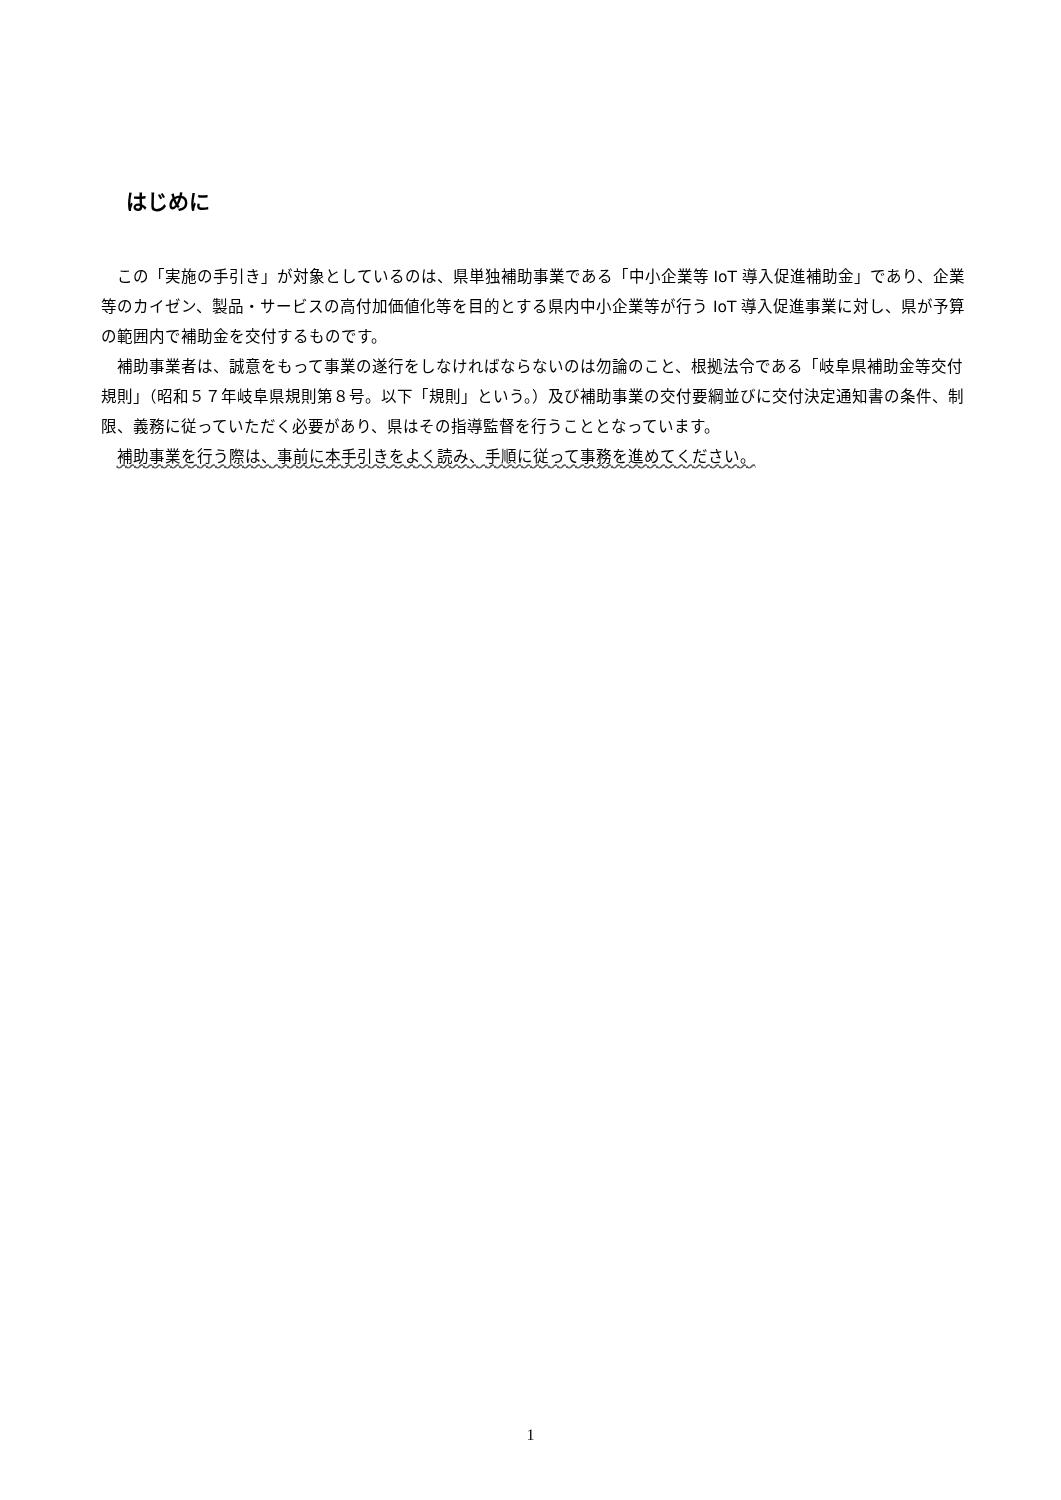はじめに
この「実施の手引き」が対象としているのは、県単独補助事業である「中小企業等 IoT 導入促進補助金」であり、企業等のカイゼン、製品・サービスの高付加価値化等を目的とする県内中小企業等が行う IoT 導入促進事業に対し、県が予算の範囲内で補助金を交付するものです。
補助事業者は、誠意をもって事業の遂行をしなければならないのは勿論のこと、根拠法令である「岐阜県補助金等交付規則」（昭和５７年岐阜県規則第８号。以下「規則」という。）及び補助事業の交付要綱並びに交付決定通知書の条件、制限、義務に従っていただく必要があり、県はその指導監督を行うこととなっています。
補助事業を行う際は、事前に本手引きをよく読み、手順に従って事務を進めてください。
1